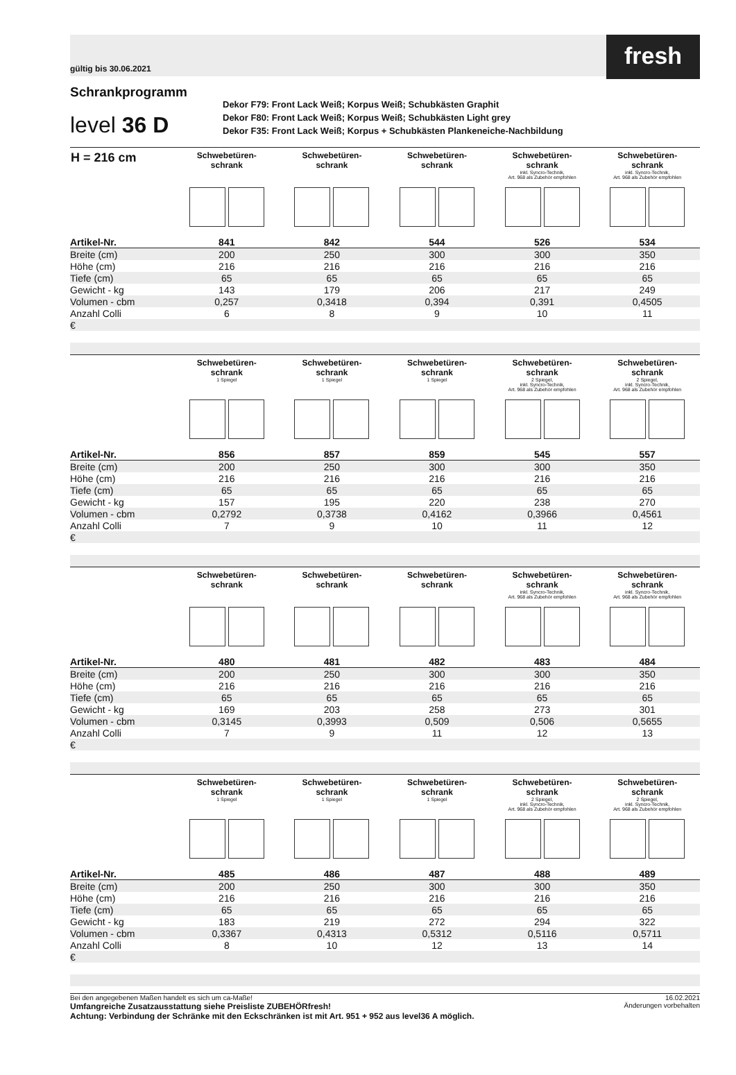gültig bis 30.06.2021
fresh
Schrankprogramm
level 36 D
Dekor F79: Front Lack Weiß; Korpus Weiß; Schubkästen Graphit
Dekor F80: Front Lack Weiß; Korpus Weiß; Schubkästen Light grey
Dekor F35: Front Lack Weiß; Korpus + Schubkästen Plankeneiche-Nachbildung
| H = 216 cm | Schwebetüren- schrank | Schwebetüren- schrank | Schwebetüren- schrank | Schwebetüren- schrank inkl. Syncro-Technik, Art. 968 als Zubehör empfohlen | Schwebetüren- schrank inkl. Syncro-Technik, Art. 968 als Zubehör empfohlen |
| --- | --- | --- | --- | --- | --- |
| Artikel-Nr. | 841 | 842 | 544 | 526 | 534 |
| Breite (cm) | 200 | 250 | 300 | 300 | 350 |
| Höhe (cm) | 216 | 216 | 216 | 216 | 216 |
| Tiefe (cm) | 65 | 65 | 65 | 65 | 65 |
| Gewicht - kg | 143 | 179 | 206 | 217 | 249 |
| Volumen - cbm | 0,257 | 0,3418 | 0,394 | 0,391 | 0,4505 |
| Anzahl Colli | 6 | 8 | 9 | 10 | 11 |
| € | | | | | |
| | Schwebetüren- schrank 1 Spiegel | Schwebetüren- schrank 1 Spiegel | Schwebetüren- schrank 1 Spiegel | Schwebetüren- schrank 2 Spiegel, inkl. Syncro-Technik, Art. 968 als Zubehör empfohlen | Schwebetüren- schrank 2 Spiegel, inkl. Syncro-Technik, Art. 968 als Zubehör empfohlen |
| --- | --- | --- | --- | --- | --- |
| Artikel-Nr. | 856 | 857 | 859 | 545 | 557 |
| Breite (cm) | 200 | 250 | 300 | 300 | 350 |
| Höhe (cm) | 216 | 216 | 216 | 216 | 216 |
| Tiefe (cm) | 65 | 65 | 65 | 65 | 65 |
| Gewicht - kg | 157 | 195 | 220 | 238 | 270 |
| Volumen - cbm | 0,2792 | 0,3738 | 0,4162 | 0,3966 | 0,4561 |
| Anzahl Colli | 7 | 9 | 10 | 11 | 12 |
| € | | | | | |
| | Schwebetüren- schrank | Schwebetüren- schrank | Schwebetüren- schrank | Schwebetüren- schrank inkl. Syncro-Technik, Art. 968 als Zubehör empfohlen | Schwebetüren- schrank inkl. Syncro-Technik, Art. 968 als Zubehör empfohlen |
| --- | --- | --- | --- | --- | --- |
| Artikel-Nr. | 480 | 481 | 482 | 483 | 484 |
| Breite (cm) | 200 | 250 | 300 | 300 | 350 |
| Höhe (cm) | 216 | 216 | 216 | 216 | 216 |
| Tiefe (cm) | 65 | 65 | 65 | 65 | 65 |
| Gewicht - kg | 169 | 203 | 258 | 273 | 301 |
| Volumen - cbm | 0,3145 | 0,3993 | 0,509 | 0,506 | 0,5655 |
| Anzahl Colli | 7 | 9 | 11 | 12 | 13 |
| € | | | | | |
| | Schwebetüren- schrank 1 Spiegel | Schwebetüren- schrank 1 Spiegel | Schwebetüren- schrank 1 Spiegel | Schwebetüren- schrank 2 Spiegel, inkl. Syncro-Technik, Art. 968 als Zubehör empfohlen | Schwebetüren- schrank 2 Spiegel, inkl. Syncro-Technik, Art. 968 als Zubehör empfohlen |
| --- | --- | --- | --- | --- | --- |
| Artikel-Nr. | 485 | 486 | 487 | 488 | 489 |
| Breite (cm) | 200 | 250 | 300 | 300 | 350 |
| Höhe (cm) | 216 | 216 | 216 | 216 | 216 |
| Tiefe (cm) | 65 | 65 | 65 | 65 | 65 |
| Gewicht - kg | 183 | 219 | 272 | 294 | 322 |
| Volumen - cbm | 0,3367 | 0,4313 | 0,5312 | 0,5116 | 0,5711 |
| Anzahl Colli | 8 | 10 | 12 | 13 | 14 |
| € | | | | | |
Bei den angegebenen Maßen handelt es sich um ca-Maße!
Umfangreiche Zusatzausstattung siehe Preisliste ZUBEHÖRfresh!
Achtung: Verbindung der Schränke mit den Eckschränken ist mit Art. 951 + 952 aus level36 A möglich.
16.02.2021
Änderungen vorbehalten